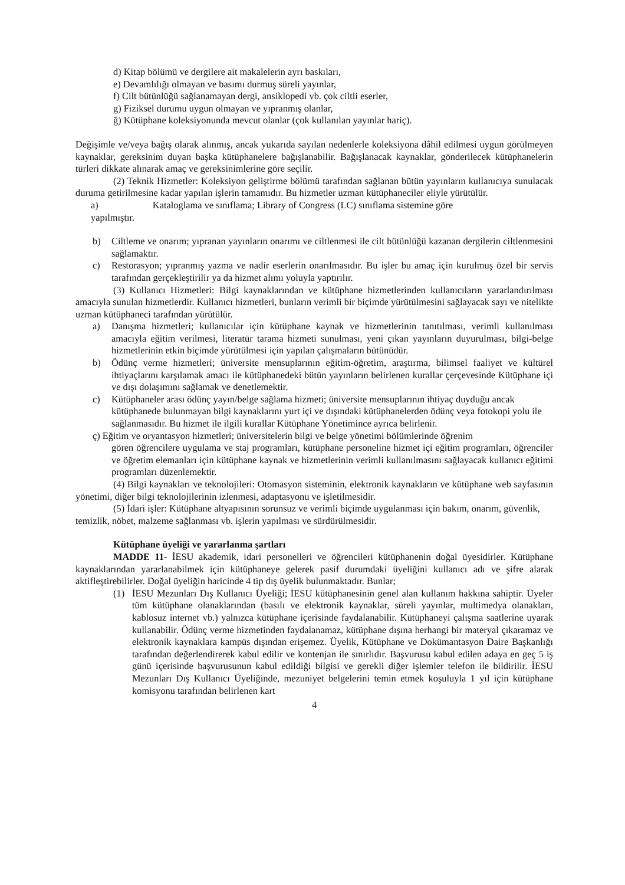d) Kitap bölümü ve dergilere ait makalelerin ayrı baskıları,
e) Devamlılığı olmayan ve basımı durmuş süreli yayınlar,
f) Cilt bütünlüğü sağlanamayan dergi, ansiklopedi vb. çok ciltli eserler,
g) Fiziksel durumu uygun olmayan ve yıpranmış olanlar,
ğ) Kütüphane koleksiyonunda mevcut olanlar (çok kullanılan yayınlar hariç).
Değişimle ve/veya bağış olarak alınmış, ancak yukarıda sayılan nedenlerle koleksiyona dâhil edilmesi uygun görülmeyen kaynaklar, gereksinim duyan başka kütüphanelere bağışlanabilir. Bağışlanacak kaynaklar, gönderilecek kütüphanelerin türleri dikkate alınarak amaç ve gereksinimlerine göre seçilir.
(2) Teknik Hizmetler: Koleksiyon geliştirme bölümü tarafından sağlanan bütün yayınların kullanıcıya sunulacak duruma getirilmesine kadar yapılan işlerin tamamıdır. Bu hizmetler uzman kütüphaneciler eliyle yürütülür.
a) Kataloglama ve sınıflama; Library of Congress (LC) sınıflama sistemine göre
yapılmıştır.
b) Ciltleme ve onarım; yıpranan yayınların onarımı ve ciltlenmesi ile cilt bütünlüğü kazanan dergilerin ciltlenmesini sağlamaktır.
c) Restorasyon; yıpranmış yazma ve nadir eserlerin onarılmasıdır. Bu işler bu amaç için kurulmuş özel bir servis tarafından gerçekleştirilir ya da hizmet alımı yoluyla yaptırılır.
(3) Kullanıcı Hizmetleri: Bilgi kaynaklarından ve kütüphane hizmetlerinden kullanıcıların yararlandırılması amacıyla sunulan hizmetlerdir. Kullanıcı hizmetleri, bunların verimli bir biçimde yürütülmesini sağlayacak sayı ve nitelikte uzman kütüphaneci tarafından yürütülür.
a) Danışma hizmetleri; kullanıcılar için kütüphane kaynak ve hizmetlerinin tanıtılması, verimli kullanılması amacıyla eğitim verilmesi, literatür tarama hizmeti sunulması, yeni çıkan yayınların duyurulması, bilgi-belge hizmetlerinin etkin biçimde yürütülmesi için yapılan çalışmaların bütünüdür.
b) Ödünç verme hizmetleri; üniversite mensuplarının eğitim-öğretim, araştırma, bilimsel faaliyet ve kültürel ihtiyaçlarını karşılamak amacı ile kütüphanedeki bütün yayınların belirlenen kurallar çerçevesinde Kütüphane içi ve dışı dolaşımını sağlamak ve denetlemektir.
c) Kütüphaneler arası ödünç yayın/belge sağlama hizmeti; üniversite mensuplarının ihtiyaç duyduğu ancak kütüphanede bulunmayan bilgi kaynaklarını yurt içi ve dışındaki kütüphanelerden ödünç veya fotokopi yolu ile sağlanmasıdır. Bu hizmet ile ilgili kurallar Kütüphane Yönetimince ayrıca belirlenir.
ç) Eğitim ve oryantasyon hizmetleri; üniversitelerin bilgi ve belge yönetimi bölümlerinde öğrenim
gören öğrencilere uygulama ve staj programları, kütüphane personeline hizmet içi eğitim programları, öğrenciler ve öğretim elemanları için kütüphane kaynak ve hizmetlerinin verimli kullanılmasını sağlayacak kullanıcı eğitimi programları düzenlemektir.
(4) Bilgi kaynakları ve teknolojileri: Otomasyon sisteminin, elektronik kaynakların ve kütüphane web sayfasının yönetimi, diğer bilgi teknolojilerinin izlenmesi, adaptasyonu ve işletilmesidir.
(5) İdari işler: Kütüphane altyapısının sorunsuz ve verimli biçimde uygulanması için bakım, onarım, güvenlik, temizlik, nöbet, malzeme sağlanması vb. işlerin yapılması ve sürdürülmesidir.
Kütüphane üyeliği ve yararlanma şartları
MADDE 11- İESU akademik, idari personelleri ve öğrencileri kütüphanenin doğal üyesidirler. Kütüphane kaynaklarından yararlanabilmek için kütüphaneye gelerek pasif durumdaki üyeliğini kullanıcı adı ve şifre alarak aktifleştirebilirler. Doğal üyeliğin haricinde 4 tip dış üyelik bulunmaktadır. Bunlar;
(1) İESU Mezunları Dış Kullanıcı Üyeliği; İESU kütüphanesinin genel alan kullanım hakkına sahiptir. Üyeler tüm kütüphane olanaklarından (basılı ve elektronik kaynaklar, süreli yayınlar, multimedya olanakları, kablosuz internet vb.) yalnızca kütüphane içerisinde faydalanabilir. Kütüphaneyi çalışma saatlerine uyarak kullanabilir. Ödünç verme hizmetinden faydalanamaz, kütüphane dışına herhangi bir materyal çıkaramaz ve elektronik kaynaklara kampüs dışından erişemez. Üyelik, Kütüphane ve Dokümantasyon Daire Başkanlığı tarafından değerlendirerek kabul edilir ve kontenjan ile sınırlıdır. Başvurusu kabul edilen adaya en geç 5 iş günü içerisinde başvurusunun kabul edildiği bilgisi ve gerekli diğer işlemler telefon ile bildirilir. İESU Mezunları Dış Kullanıcı Üyeliğinde, mezuniyet belgelerini temin etmek koşuluyla 1 yıl için kütüphane komisyonu tarafından belirlenen kart
4